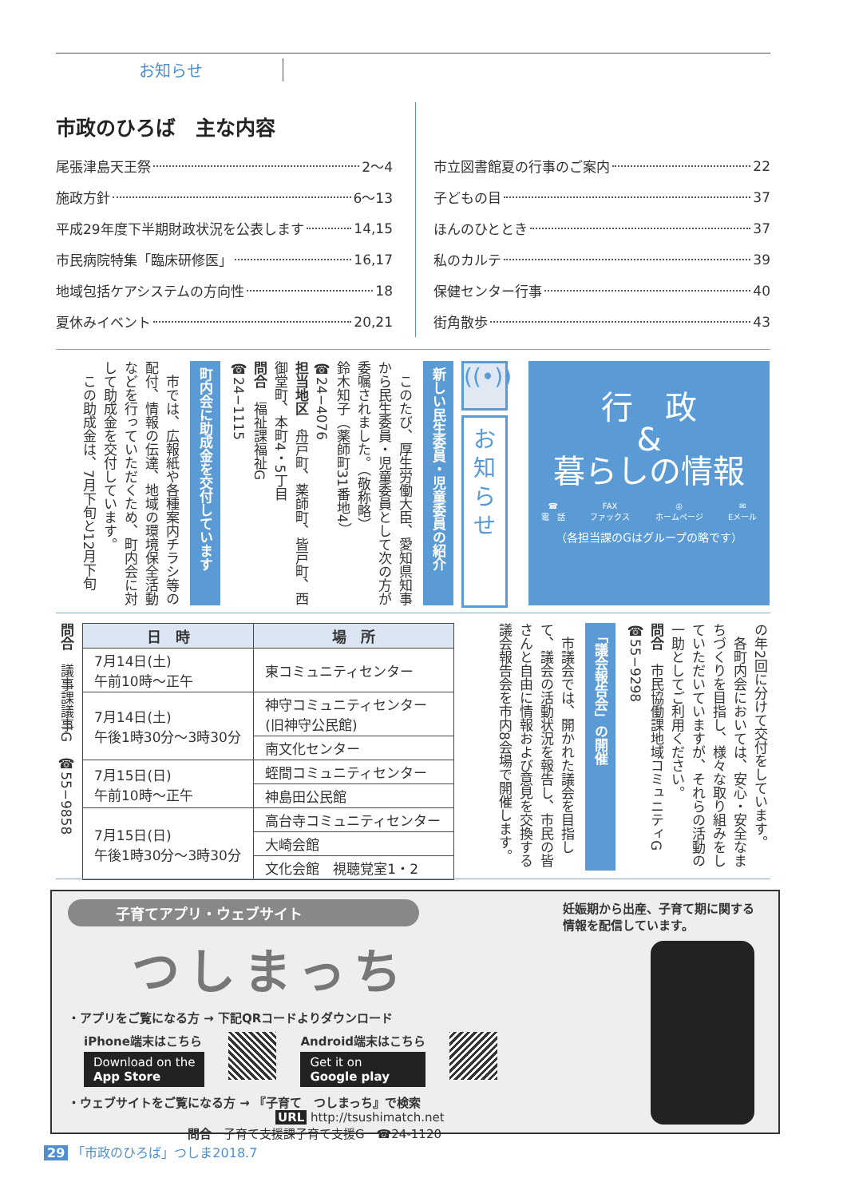お知らせ
市政のひろば　主な内容
尾張津島天王祭 2～4
施政方針 6～13
平成29年度下半期財政状況を公表します 14,15
市民病院特集「臨床研修医」 16,17
地域包括ケアシステムの方向性 18
夏休みイベント 20,21
市立図書館夏の行事のご案内 22
子どもの目 37
ほんのひととき 37
私のカルテ 39
保健センター行事 40
街角散歩 43
行　政
&
暮らしの情報
☎
電　話 FAX
ファックス ◎
ホームページ ✉
Eメール
（各担当課のGはグループの略です）
((•))
お
知
ら
せ
新しい民生委員・児童委員の紹介
　このたび、厚生労働大臣、愛知県知事から民生委員・児童委員として次の方が委嘱されました。（敬称略）
鈴木知子（薬師町31番地4）
☎24−4076
担当地区　舟戸町、薬師町、皆戸町、西御堂町、本町4・5丁目
問合　福祉課福祉G
☎24−1115
町内会に助成金を交付しています
　市では、広報紙や各種案内チラシ等の配付、情報の伝達、地域の環境保全活動などを行っていただくため、町内会に対して助成金を交付しています。
　この助成金は、7月下旬と12月下旬
の年2回に分けて交付をしています。
　各町内会においては、安心・安全なまちづくりを目指し、様々な取り組みをしていただいていますが、それらの活動の一助としてご利用ください。
問合　市民協働課地域コミュニティG
☎55−9298
「議会報告会」の開催
　市議会では、開かれた議会を目指して、議会の活動状況を報告し、市民の皆さんと自由に情報および意見を交換する議会報告会を市内8会場で開催します。
| 日 時 | 場 所 |
| --- | --- |
| 7月14日(土) 午前10時～正午 | 東コミュニティセンター |
| 7月14日(土) 午後1時30分～3時30分 | 神守コミュニティセンター (旧神守公民館) |
| | 南文化センター |
| 7月15日(日) 午前10時～正午 | 蛭間コミュニティセンター |
| | 神島田公民館 |
| 7月15日(日) 午後1時30分～3時30分 | 高台寺コミュニティセンター |
| | 大崎会館 |
| | 文化会館 視聴覚室1・2 |
問合　議事課議事G　☎55−9858
子育てアプリ・ウェブサイト
つしまっち
・アプリをご覧になる方 → 下記QRコードよりダウンロード
iPhone端末はこちら
Download on the
App Store
Android端末はこちら
Get it on
Google play
・ウェブサイトをご覧になる方 → 『子育て　つしまっち』で検索
URL http://tsushimatch.net
問合　子育て支援課子育て支援G　☎24-1120
妊娠期から出産、子育て期に関する情報を配信しています。
29 「市政のひろば」つしま2018.7